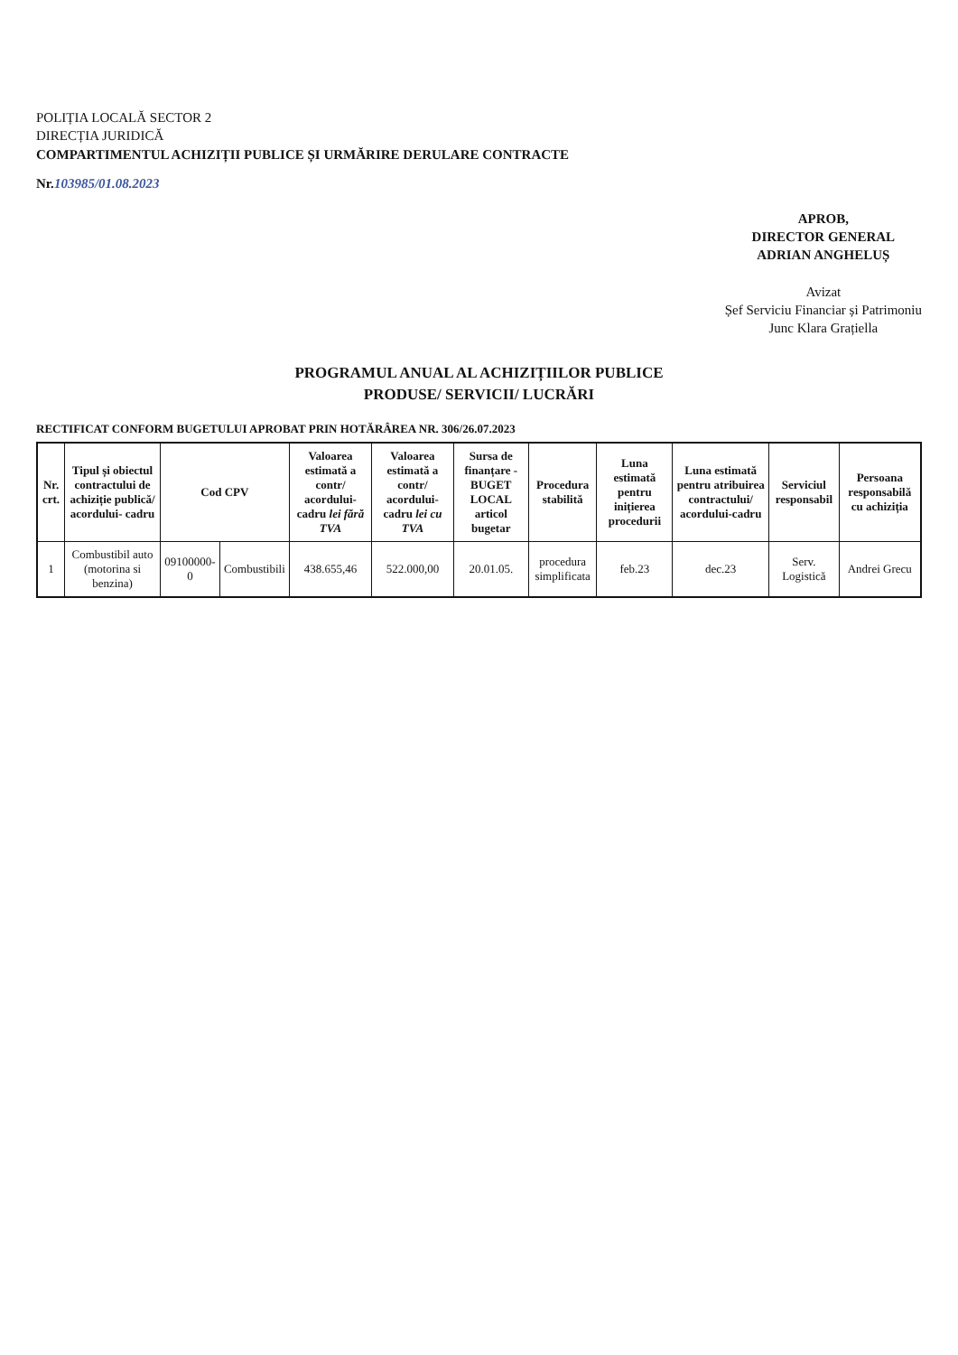POLIȚIA LOCALĂ SECTOR 2
DIRECȚIA JURIDICĂ
COMPARTIMENTUL ACHIZIȚII PUBLICE ȘI URMĂRIRE DERULARE CONTRACTE
Nr.103985/01.08.2023
APROB,
DIRECTOR GENERAL
ADRIAN ANGHELUȘ
Avizat
Șef Serviciu Financiar și Patrimoniu
Junc Klara Grațiella
PROGRAMUL ANUAL AL ACHIZIȚIILOR PUBLICE
PRODUSE/ SERVICII/ LUCRĂRI
RECTIFICAT CONFORM BUGETULUI APROBAT PRIN HOTĂRÂREA NR. 306/26.07.2023
| Nr. crt. | Tipul și obiectul contractului de achiziție publică/ acordului- cadru | Cod CPV | | Valoarea estimată a contr/ acordului-cadru lei fără TVA | Valoarea estimată a contr/ acordului-cadru lei cu TVA | Sursa de finanțare - BUGET LOCAL articol bugetar | Procedura stabilită | Luna estimată pentru inițierea procedurii | Luna estimată pentru atribuirea contractului/ acordului-cadru | Serviciul responsabil | Persoana responsabilă cu achiziția |
| --- | --- | --- | --- | --- | --- | --- | --- | --- | --- | --- | --- |
| 1 | Combustibil auto (motorina si benzina) | 09100000-0 | Combustibili | 438.655,46 | 522.000,00 | 20.01.05. | procedura simplificata | feb.23 | dec.23 | Serv. Logistică | Andrei Grecu |